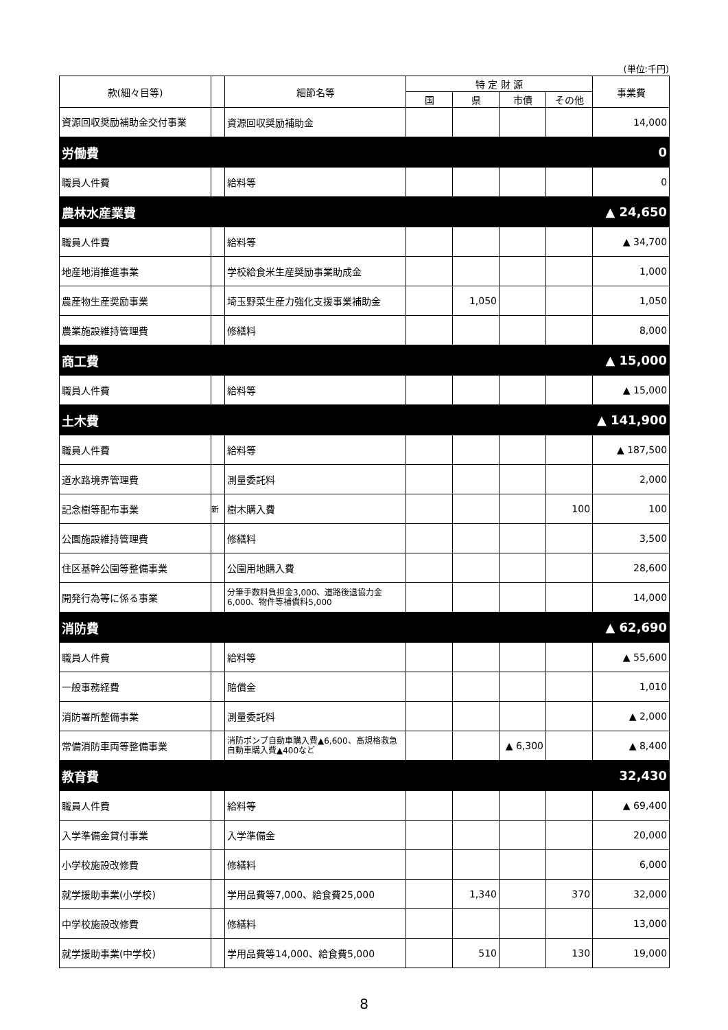(単位:千円)
| 款(細々目等) | | 細節名等 | 特 定 財 源 | | | | 事業費 |
| --- | --- | --- | --- | --- | --- | --- | --- |
| | | | 国 | 県 | 市債 | その他 | |
| 資源回収奨励補助金交付事業 | | 資源回収奨励補助金 | | | | | 14,000 |
| 労働費 | | | | | | | 0 |
| 職員人件費 | | 給料等 | | | | | 0 |
| 農林水産業費 | | | | | | | ▲ 24,650 |
| 職員人件費 | | 給料等 | | | | | ▲ 34,700 |
| 地産地消推進事業 | | 学校給食米生産奨励事業助成金 | | | | | 1,000 |
| 農産物生産奨励事業 | | 埼玉野菜生産力強化支援事業補助金 | | 1,050 | | | 1,050 |
| 農業施設維持管理費 | | 修繕料 | | | | | 8,000 |
| 商工費 | | | | | | | ▲ 15,000 |
| 職員人件費 | | 給料等 | | | | | ▲ 15,000 |
| 土木費 | | | | | | | ▲ 141,900 |
| 職員人件費 | | 給料等 | | | | | ▲ 187,500 |
| 道水路境界管理費 | | 測量委託料 | | | | | 2,000 |
| 記念樹等配布事業 | 新 | 樹木購入費 | | | | 100 | 100 |
| 公園施設維持管理費 | | 修繕料 | | | | | 3,500 |
| 住区基幹公園等整備事業 | | 公園用地購入費 | | | | | 28,600 |
| 開発行為等に係る事業 | | 分筆手数料負担金3,000、道路後退協力金6,000、物件等補償料5,000 | | | | | 14,000 |
| 消防費 | | | | | | | ▲ 62,690 |
| 職員人件費 | | 給料等 | | | | | ▲ 55,600 |
| 一般事務経費 | | 賠償金 | | | | | 1,010 |
| 消防署所整備事業 | | 測量委託料 | | | | | ▲ 2,000 |
| 常備消防車両等整備事業 | | 消防ポンプ自動車購入費▲6,600、高規格救急自動車購入費▲400など | | | ▲ 6,300 | | ▲ 8,400 |
| 教育費 | | | | | | | 32,430 |
| 職員人件費 | | 給料等 | | | | | ▲ 69,400 |
| 入学準備金貸付事業 | | 入学準備金 | | | | | 20,000 |
| 小学校施設改修費 | | 修繕料 | | | | | 6,000 |
| 就学援助事業(小学校) | | 学用品費等7,000、給食費25,000 | | 1,340 | | 370 | 32,000 |
| 中学校施設改修費 | | 修繕料 | | | | | 13,000 |
| 就学援助事業(中学校) | | 学用品費等14,000、給食費5,000 | | 510 | | 130 | 19,000 |
8